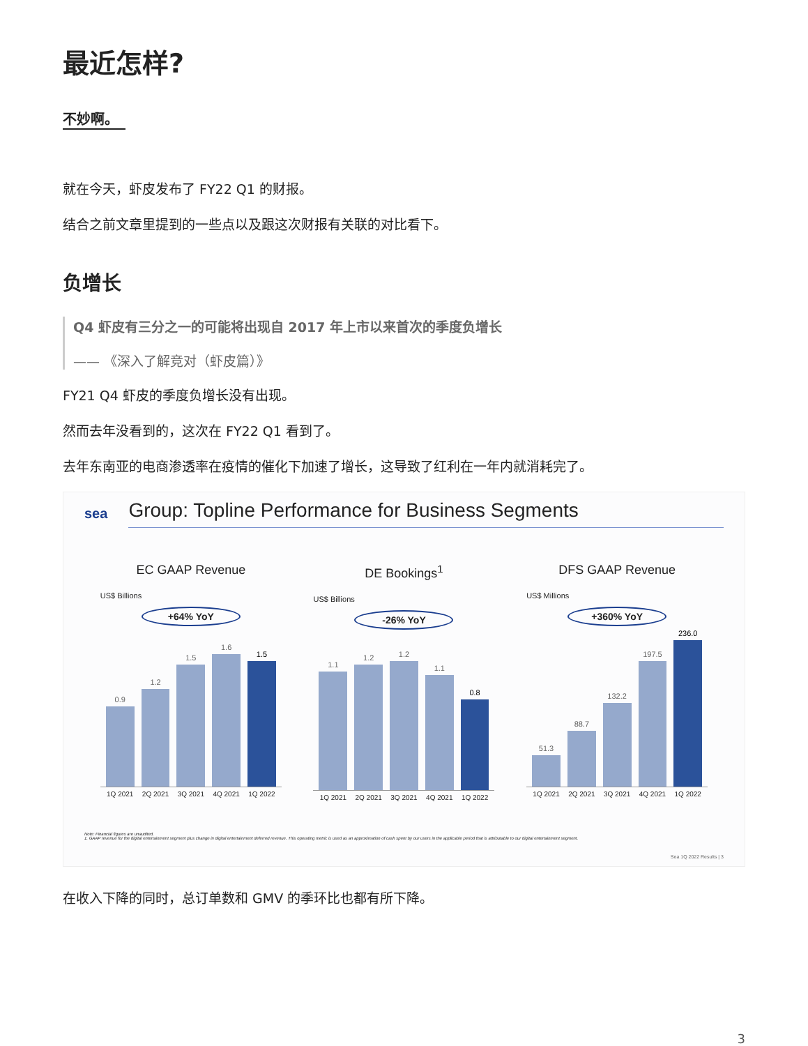最近怎样?
不妙啊。
就在今天，虾皮发布了 FY22 Q1 的财报。
结合之前文章里提到的一些点以及跟这次财报有关联的对比看下。
负增长
Q4 虾皮有三分之一的可能将出现自 2017 年上市以来首次的季度负增长
—— 《深入了解竞对（虾皮篇）》
FY21 Q4 虾皮的季度负增长没有出现。
然而去年没看到的，这次在 FY22 Q1 看到了。
去年东南亚的电商渗透率在疫情的催化下加速了增长，这导致了红利在一年内就消耗完了。
sea
Group: Topline Performance for Business Segments
EC GAAP Revenue
US$ Billions
+64% YoY
0.9
1.2
1.5
1.6
1.5
1Q 2021 2Q 2021 3Q 2021 4Q 2021 1Q 2022
DE Bookings<sup>1</sup>
US$ Billions
-26% YoY
1.1
1.2
1.2
1.1
0.8
1Q 2021 2Q 2021 3Q 2021 4Q 2021 1Q 2022
DFS GAAP Revenue
US$ Millions
+360% YoY
51.3
88.7
132.2
197.5
236.0
1Q 2021 2Q 2021 3Q 2021 4Q 2021 1Q 2022
Note: Financial figures are unaudited.
1. GAAP revenue for the digital entertainment segment plus change in digital entertainment deferred revenue. This operating metric is used as an approximation of cash spent by our users in the applicable period that is attributable to our digital entertainment segment.
Sea 1Q 2022 Results | 3
在收入下降的同时，总订单数和 GMV 的季环比也都有所下降。
3